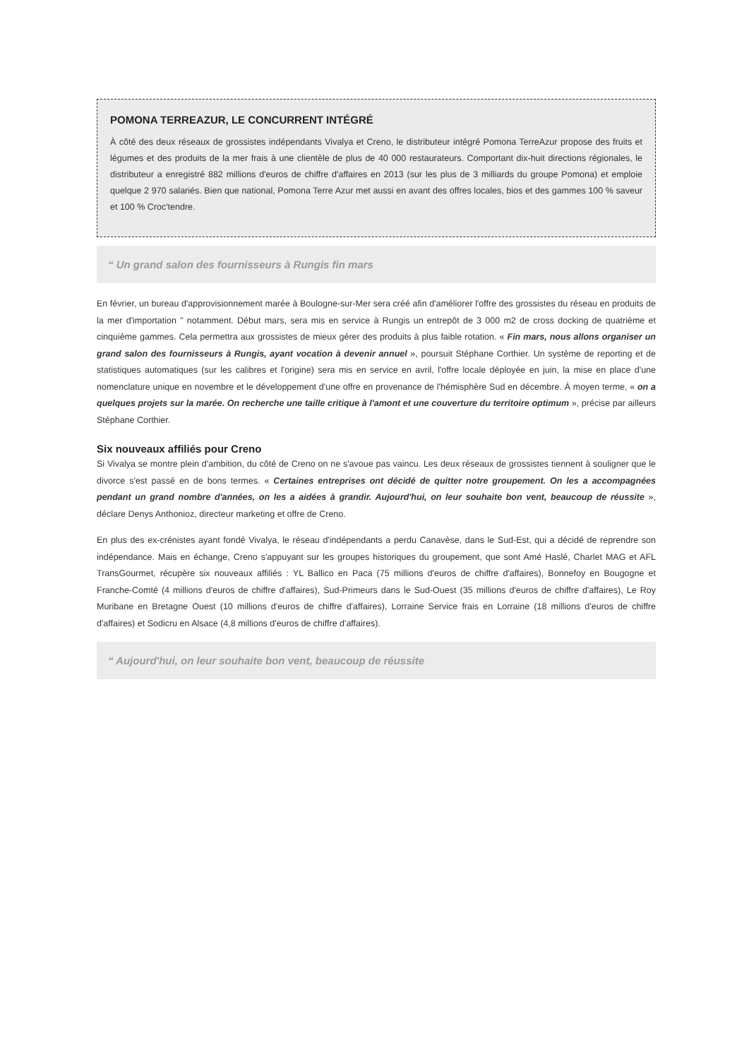POMONA TERREAZUR, LE CONCURRENT INTÉGRÉ
À côté des deux réseaux de grossistes indépendants Vivalya et Creno, le distributeur intégré Pomona TerreAzur propose des fruits et légumes et des produits de la mer frais à une clientèle de plus de 40 000 restaurateurs. Comportant dix-huit directions régionales, le distributeur a enregistré 882 millions d'euros de chiffre d'affaires en 2013 (sur les plus de 3 milliards du groupe Pomona) et emploie quelque 2 970 salariés. Bien que national, Pomona Terre Azur met aussi en avant des offres locales, bios et des gammes 100 % saveur et 100 % Croc'tendre.
“ Un grand salon des fournisseurs à Rungis fin mars
En février, un bureau d'approvisionnement marée à Boulogne-sur-Mer sera créé afin d'améliorer l'offre des grossistes du réseau en produits de la mer d'importation " notamment. Début mars, sera mis en service à Rungis un entrepôt de 3 000 m2 de cross docking de quatrième et cinquième gammes. Cela permettra aux grossistes de mieux gérer des produits à plus faible rotation. « Fin mars, nous allons organiser un grand salon des fournisseurs à Rungis, ayant vocation à devenir annuel », poursuit Stéphane Corthier. Un système de reporting et de statistiques automatiques (sur les calibres et l'origine) sera mis en service en avril, l'offre locale déployée en juin, la mise en place d'une nomenclature unique en novembre et le développement d'une offre en provenance de l'hémisphère Sud en décembre. À moyen terme, « on a quelques projets sur la marée. On recherche une taille critique à l'amont et une couverture du territoire optimum », précise par ailleurs Stéphane Corthier.
Six nouveaux affiliés pour Creno
Si Vivalya se montre plein d'ambition, du côté de Creno on ne s'avoue pas vaincu. Les deux réseaux de grossistes tiennent à souligner que le divorce s'est passé en de bons termes. « Certaines entreprises ont décidé de quitter notre groupement. On les a accompagnées pendant un grand nombre d'années, on les a aidées à grandir. Aujourd'hui, on leur souhaite bon vent, beaucoup de réussite », déclare Denys Anthonioz, directeur marketing et offre de Creno.
En plus des ex-crénistes ayant fondé Vivalya, le réseau d'indépendants a perdu Canavèse, dans le Sud-Est, qui a décidé de reprendre son indépendance. Mais en échange, Creno s'appuyant sur les groupes historiques du groupement, que sont Amé Haslé, Charlet MAG et AFL TransGourmet, récupère six nouveaux affiliés : YL Ballico en Paca (75 millions d'euros de chiffre d'affaires), Bonnefoy en Bougogne et Franche-Comté (4 millions d'euros de chiffre d'affaires), Sud-Primeurs dans le Sud-Ouest (35 millions d'euros de chiffre d'affaires), Le Roy Muribane en Bretagne Ouest (10 millions d'euros de chiffre d'affaires), Lorraine Service frais en Lorraine (18 millions d'euros de chiffre d'affaires) et Sodicru en Alsace (4,8 millions d'euros de chiffre d'affaires).
“ Aujourd'hui, on leur souhaite bon vent, beaucoup de réussite